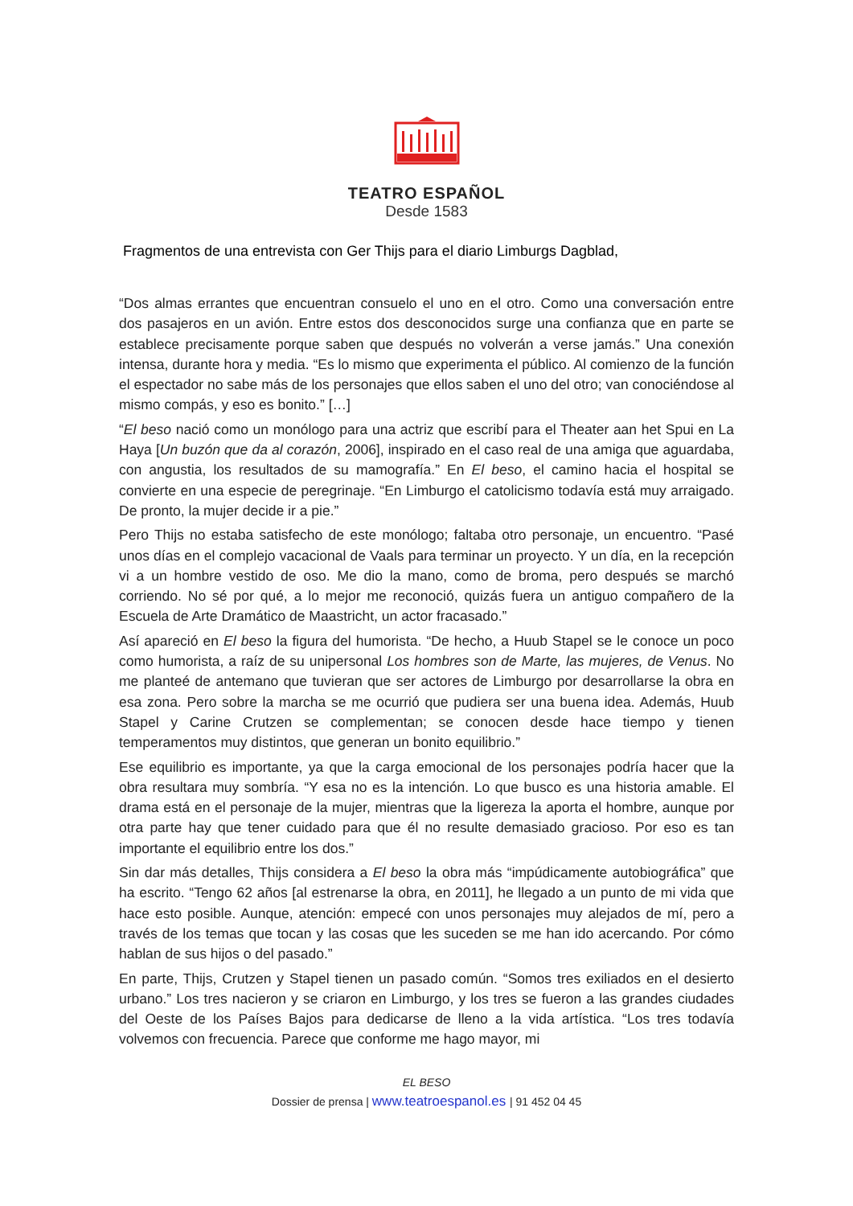TEATRO ESPAÑOL
Desde 1583
Fragmentos de una entrevista con Ger Thijs para el diario Limburgs Dagblad,
“Dos almas errantes que encuentran consuelo el uno en el otro. Como una conversación entre dos pasajeros en un avión. Entre estos dos desconocidos surge una confianza que en parte se establece precisamente porque saben que después no volverán a verse jamás.” Una conexión intensa, durante hora y media. “Es lo mismo que experimenta el público. Al comienzo de la función el espectador no sabe más de los personajes que ellos saben el uno del otro; van conociéndose al mismo compás, y eso es bonito.” […]
“El beso nació como un monólogo para una actriz que escribí para el Theater aan het Spui en La Haya [Un buzón que da al corazón, 2006], inspirado en el caso real de una amiga que aguardaba, con angustia, los resultados de su mamografía.” En El beso, el camino hacia el hospital se convierte en una especie de peregrinaje. “En Limburgo el catolicismo todavía está muy arraigado. De pronto, la mujer decide ir a pie.”
Pero Thijs no estaba satisfecho de este monólogo; faltaba otro personaje, un encuentro. “Pasé unos días en el complejo vacacional de Vaals para terminar un proyecto. Y un día, en la recepción vi a un hombre vestido de oso. Me dio la mano, como de broma, pero después se marchó corriendo. No sé por qué, a lo mejor me reconoció, quizás fuera un antiguo compañero de la Escuela de Arte Dramático de Maastricht, un actor fracasado.”
Así apareció en El beso la figura del humorista. “De hecho, a Huub Stapel se le conoce un poco como humorista, a raíz de su unipersonal Los hombres son de Marte, las mujeres, de Venus. No me planteé de antemano que tuvieran que ser actores de Limburgo por desarrollarse la obra en esa zona. Pero sobre la marcha se me ocurrió que pudiera ser una buena idea. Además, Huub Stapel y Carine Crutzen se complementan; se conocen desde hace tiempo y tienen temperamentos muy distintos, que generan un bonito equilibrio.”
Ese equilibrio es importante, ya que la carga emocional de los personajes podría hacer que la obra resultara muy sombría. “Y esa no es la intención. Lo que busco es una historia amable. El drama está en el personaje de la mujer, mientras que la ligereza la aporta el hombre, aunque por otra parte hay que tener cuidado para que él no resulte demasiado gracioso. Por eso es tan importante el equilibrio entre los dos.”
Sin dar más detalles, Thijs considera a El beso la obra más “impúdicamente autobiográfica” que ha escrito. “Tengo 62 años [al estrenarse la obra, en 2011], he llegado a un punto de mi vida que hace esto posible. Aunque, atención: empecé con unos personajes muy alejados de mí, pero a través de los temas que tocan y las cosas que les suceden se me han ido acercando. Por cómo hablan de sus hijos o del pasado.”
En parte, Thijs, Crutzen y Stapel tienen un pasado común. “Somos tres exiliados en el desierto urbano.” Los tres nacieron y se criaron en Limburgo, y los tres se fueron a las grandes ciudades del Oeste de los Países Bajos para dedicarse de lleno a la vida artística. “Los tres todavía volvemos con frecuencia. Parece que conforme me hago mayor, mi
EL BESO
Dossier de prensa | www.teatroespanol.es | 91 452 04 45